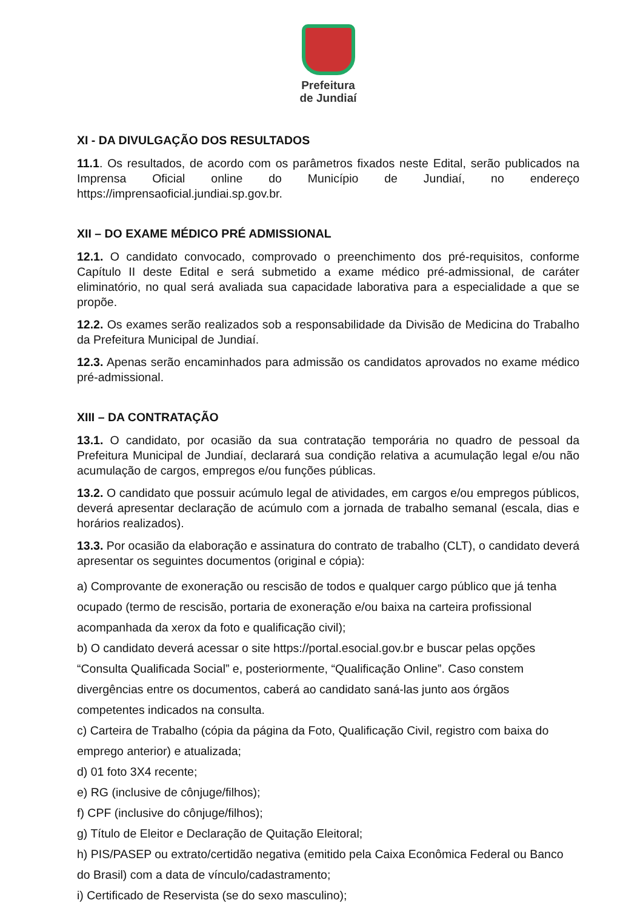Prefeitura
de Jundiaí
XI - DA DIVULGAÇÃO DOS RESULTADOS
11.1. Os resultados, de acordo com os parâmetros fixados neste Edital, serão publicados na Imprensa Oficial online do Município de Jundiaí, no endereço https://imprensaoficial.jundiai.sp.gov.br.
XII – DO EXAME MÉDICO PRÉ ADMISSIONAL
12.1. O candidato convocado, comprovado o preenchimento dos pré-requisitos, conforme Capítulo II deste Edital e será submetido a exame médico pré-admissional, de caráter eliminatório, no qual será avaliada sua capacidade laborativa para a especialidade a que se propõe.
12.2. Os exames serão realizados sob a responsabilidade da Divisão de Medicina do Trabalho da Prefeitura Municipal de Jundiaí.
12.3. Apenas serão encaminhados para admissão os candidatos aprovados no exame médico pré-admissional.
XIII – DA CONTRATAÇÃO
13.1. O candidato, por ocasião da sua contratação temporária no quadro de pessoal da Prefeitura Municipal de Jundiaí, declarará sua condição relativa a acumulação legal e/ou não acumulação de cargos, empregos e/ou funções públicas.
13.2. O candidato que possuir acúmulo legal de atividades, em cargos e/ou empregos públicos, deverá apresentar declaração de acúmulo com a jornada de trabalho semanal (escala, dias e horários realizados).
13.3. Por ocasião da elaboração e assinatura do contrato de trabalho (CLT), o candidato deverá apresentar os seguintes documentos (original e cópia):
a) Comprovante de exoneração ou rescisão de todos e qualquer cargo público que já tenha
ocupado (termo de rescisão, portaria de exoneração e/ou baixa na carteira profissional
acompanhada da xerox da foto e qualificação civil);
b) O candidato deverá acessar o site https://portal.esocial.gov.br e buscar pelas opções
“Consulta Qualificada Social” e, posteriormente, “Qualificação Online”. Caso constem
divergências entre os documentos, caberá ao candidato saná-las junto aos órgãos
competentes indicados na consulta.
c) Carteira de Trabalho (cópia da página da Foto, Qualificação Civil, registro com baixa do
emprego anterior) e atualizada;
d) 01 foto 3X4 recente;
e) RG (inclusive de cônjuge/filhos);
f) CPF (inclusive do cônjuge/filhos);
g) Título de Eleitor e Declaração de Quitação Eleitoral;
h) PIS/PASEP ou extrato/certidão negativa (emitido pela Caixa Econômica Federal ou Banco
do Brasil) com a data de vínculo/cadastramento;
i) Certificado de Reservista (se do sexo masculino);